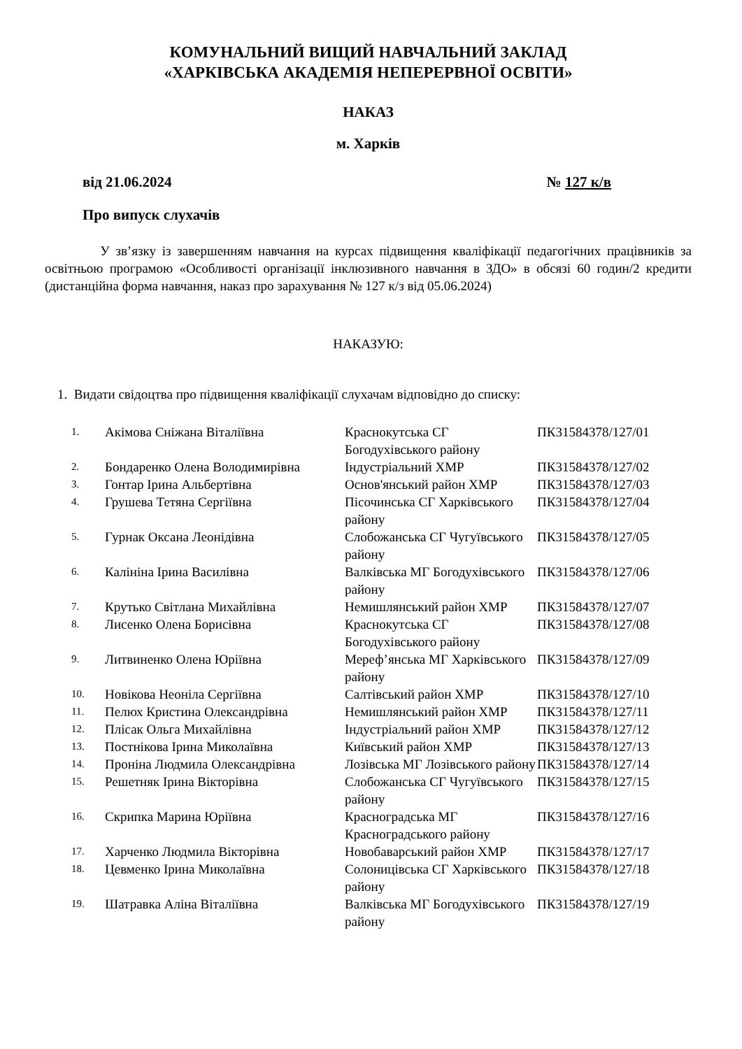КОМУНАЛЬНИЙ ВИЩИЙ НАВЧАЛЬНИЙ ЗАКЛАД
«ХАРКІВСЬКА АКАДЕМІЯ НЕПЕРЕРВНОЇ ОСВІТИ»
НАКАЗ
м. Харків
від 21.06.2024 № 127 к/в
Про випуск слухачів
У зв’язку із завершенням навчання на курсах підвищення кваліфікації педагогічних працівників за освітньою програмою «Особливості організації інклюзивного навчання в ЗДО» в обсязі 60 годин/2 кредити (дистанційна форма навчання, наказ про зарахування № 127 к/з від 05.06.2024)
НАКАЗУЮ:
1. Видати свідоцтва про підвищення кваліфікації слухачам відповідно до списку:
| 1. | Акімова Сніжана Віталіївна | Краснокутська СГ Богодухівського району | ПК31584378/127/01 |
| 2. | Бондаренко Олена Володимирівна | Індустріальний ХМР | ПК31584378/127/02 |
| 3. | Гонтар Ірина Альбертівна | Основ'янський район ХМР | ПК31584378/127/03 |
| 4. | Грушева Тетяна Сергіївна | Пісочинська СГ Харківського району | ПК31584378/127/04 |
| 5. | Гурнак Оксана Леонідівна | Слобожанська СГ Чугуївського району | ПК31584378/127/05 |
| 6. | Калініна Ірина Василівна | Валківська МГ Богодухівського району | ПК31584378/127/06 |
| 7. | Крутько Світлана Михайлівна | Немишлянський район ХМР | ПК31584378/127/07 |
| 8. | Лисенко Олена Борисівна | Краснокутська СГ Богодухівського району | ПК31584378/127/08 |
| 9. | Литвиненко Олена Юріївна | Мереф’янська МГ Харківського району | ПК31584378/127/09 |
| 10. | Новікова Неоніла Сергіївна | Салтівський район ХМР | ПК31584378/127/10 |
| 11. | Пелюх Кристина Олександрівна | Немишлянський район ХМР | ПК31584378/127/11 |
| 12. | Плісак Ольга Михайлівна | Індустріальний район ХМР | ПК31584378/127/12 |
| 13. | Постнікова Ірина Миколаївна | Київський район ХМР | ПК31584378/127/13 |
| 14. | Проніна Людмила Олександрівна | Лозівська МГ Лозівського району | ПК31584378/127/14 |
| 15. | Решетняк Ірина Вікторівна | Слобожанська СГ Чугуївського району | ПК31584378/127/15 |
| 16. | Скрипка Марина Юріївна | Красноградська МГ Красноградського району | ПК31584378/127/16 |
| 17. | Харченко Людмила Вікторівна | Новобаварський район ХМР | ПК31584378/127/17 |
| 18. | Цевменко Ірина Миколаївна | Солоницівська СГ Харківського району | ПК31584378/127/18 |
| 19. | Шатравка Аліна Віталіївна | Валківська МГ Богодухівського району | ПК31584378/127/19 |